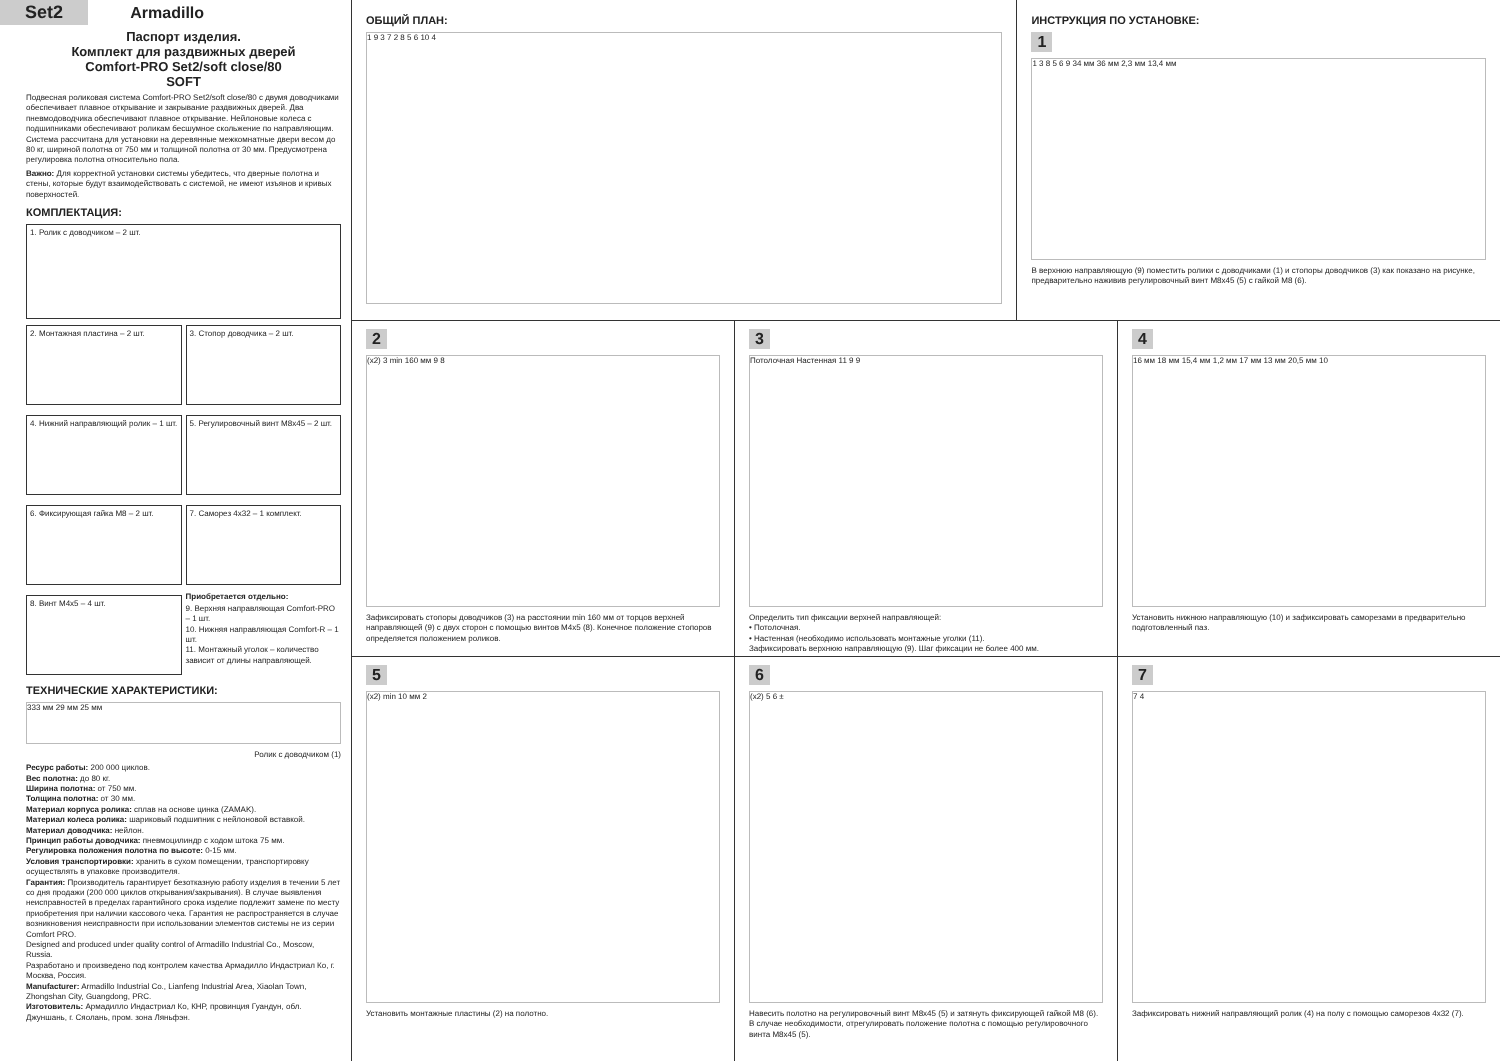Set2 Armadillo
Паспорт изделия.
Комплект для раздвижных дверей
Comfort-PRO Set2/soft close/80
SOFT
Подвесная роликовая система Comfort-PRO Set2/soft close/80 с двумя доводчиками обеспечивает плавное открывание и закрывание раздвижных дверей. Два пневмодоводчика обеспечивают плавное открывание. Нейлоновые колеса с подшипниками обеспечивают роликам бесшумное скольжение по направляющим. Система рассчитана для установки на деревянные межкомнатные двери весом до 80 кг, шириной полотна от 750 мм и толщиной полотна от 30 мм. Предусмотрена регулировка полотна относительно пола.
Важно: Для корректной установки системы убедитесь, что дверные полотна и стены, которые будут взаимодействовать с системой, не имеют изъянов и кривых поверхностей.
КОМПЛЕКТАЦИЯ:
1. Ролик с доводчиком – 2 шт.
2. Монтажная пластина – 2 шт.
3. Стопор доводчика – 2 шт.
4. Нижний направляющий ролик – 1 шт.
5. Регулировочный винт M8x45 – 2 шт.
6. Фиксирующая гайка M8 – 2 шт.
7. Саморез 4x32 – 1 комплект.
8. Винт M4x5 – 4 шт.
Приобретается отдельно:
9. Верхняя направляющая Comfort-PRO – 1 шт.
10. Нижняя направляющая Comfort-R – 1 шт.
11. Монтажный уголок – количество зависит от длины направляющей.
ТЕХНИЧЕСКИЕ ХАРАКТЕРИСТИКИ:
333 мм 29 мм 25 мм
Ролик с доводчиком (1)
Ресурс работы: 200 000 циклов.
Вес полотна: до 80 кг.
Ширина полотна: от 750 мм.
Толщина полотна: от 30 мм.
Материал корпуса ролика: сплав на основе цинка (ZAMAK).
Материал колеса ролика: шариковый подшипник с нейлоновой вставкой.
Материал доводчика: нейлон.
Принцип работы доводчика: пневмоцилиндр с ходом штока 75 мм.
Регулировка положения полотна по высоте: 0-15 мм.
Условия транспортировки: хранить в сухом помещении, транспортировку осуществлять в упаковке производителя.
Гарантия: Производитель гарантирует безотказную работу изделия в течении 5 лет со дня продажи (200 000 циклов открывания/закрывания). В случае выявления неисправностей в пределах гарантийного срока изделие подлежит замене по месту приобретения при наличии кассового чека. Гарантия не распространяется в случае возникновения неисправности при использовании элементов системы не из серии Comfort PRO.
Designed and produced under quality control of Armadillo Industrial Co., Moscow, Russia.
Разработано и произведено под контролем качества Армадилло Индастриал Ко, г. Москва, Россия.
Manufacturer: Armadillo Industrial Co., Lianfeng Industrial Area, Xiaolan Town, Zhongshan City, Guangdong, PRC.
Изготовитель: Армадилло Индастриал Ко, КНР, провинция Гуандун, обл. Джуншань, г. Сяолань, пром. зона Ляньфэн.
ОБЩИЙ ПЛАН:
1 9 3 7 2 8 5 6 10 4
ИНСТРУКЦИЯ ПО УСТАНОВКЕ:
1
1 3 8 5 6 9 34 мм 36 мм 2,3 мм 13,4 мм
В верхнюю направляющую (9) поместить ролики с доводчиками (1) и стопоры доводчиков (3) как показано на рисунке, предварительно наживив регулировочный винт M8x45 (5) с гайкой M8 (6).
2
(x2) 3 min 160 мм 9 8
Зафиксировать стопоры доводчиков (3) на расстоянии min 160 мм от торцов верхней направляющей (9) с двух сторон с помощью винтов M4x5 (8). Конечное положение стопоров определяется положением роликов.
3
Потолочная Настенная 11 9 9
Определить тип фиксации верхней направляющей:
• Потолочная.
• Настенная (необходимо использовать монтажные уголки (11).
Зафиксировать верхнюю направляющую (9). Шаг фиксации не более 400 мм.
4
16 мм 18 мм 15,4 мм 1,2 мм 17 мм 13 мм 20,5 мм 10
Установить нижнюю направляющую (10) и зафиксировать саморезами в предварительно подготовленный паз.
5
(x2) min 10 мм 2
Установить монтажные пластины (2) на полотно.
6
(x2) 5 6 ±
Навесить полотно на регулировочный винт M8x45 (5) и затянуть фиксирующей гайкой M8 (6). В случае необходимости, отрегулировать положение полотна с помощью регулировочного винта M8x45 (5).
7
7 4
Зафиксировать нижний направляющий ролик (4) на полу с помощью саморезов 4x32 (7).